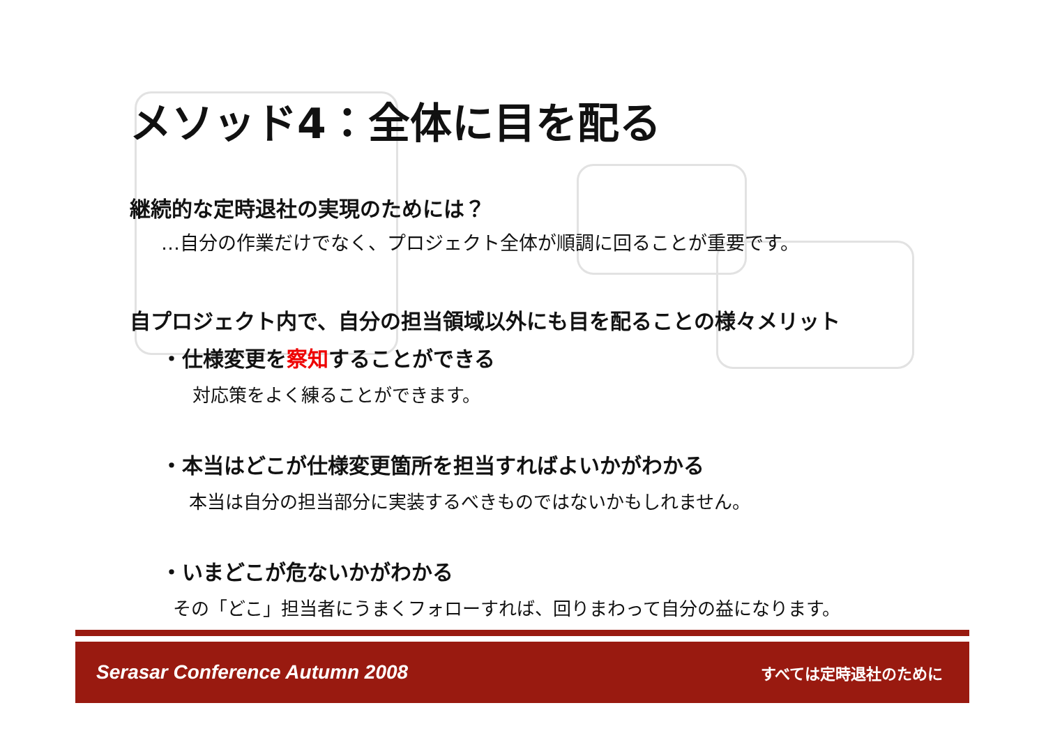メソッド4：全体に目を配る
継続的な定時退社の実現のためには？
…自分の作業だけでなく、プロジェクト全体が順調に回ることが重要です。
自プロジェクト内で、自分の担当領域以外にも目を配ることの様々メリット
・仕様変更を察知することができる
対応策をよく練ることができます。
・本当はどこが仕様変更箇所を担当すればよいかがわかる
本当は自分の担当部分に実装するべきものではないかもしれません。
・いまどこが危ないかがわかる
その「どこ」担当者にうまくフォローすれば、回りまわって自分の益になります。
Serasar Conference Autumn 2008 すべては定時退社のために